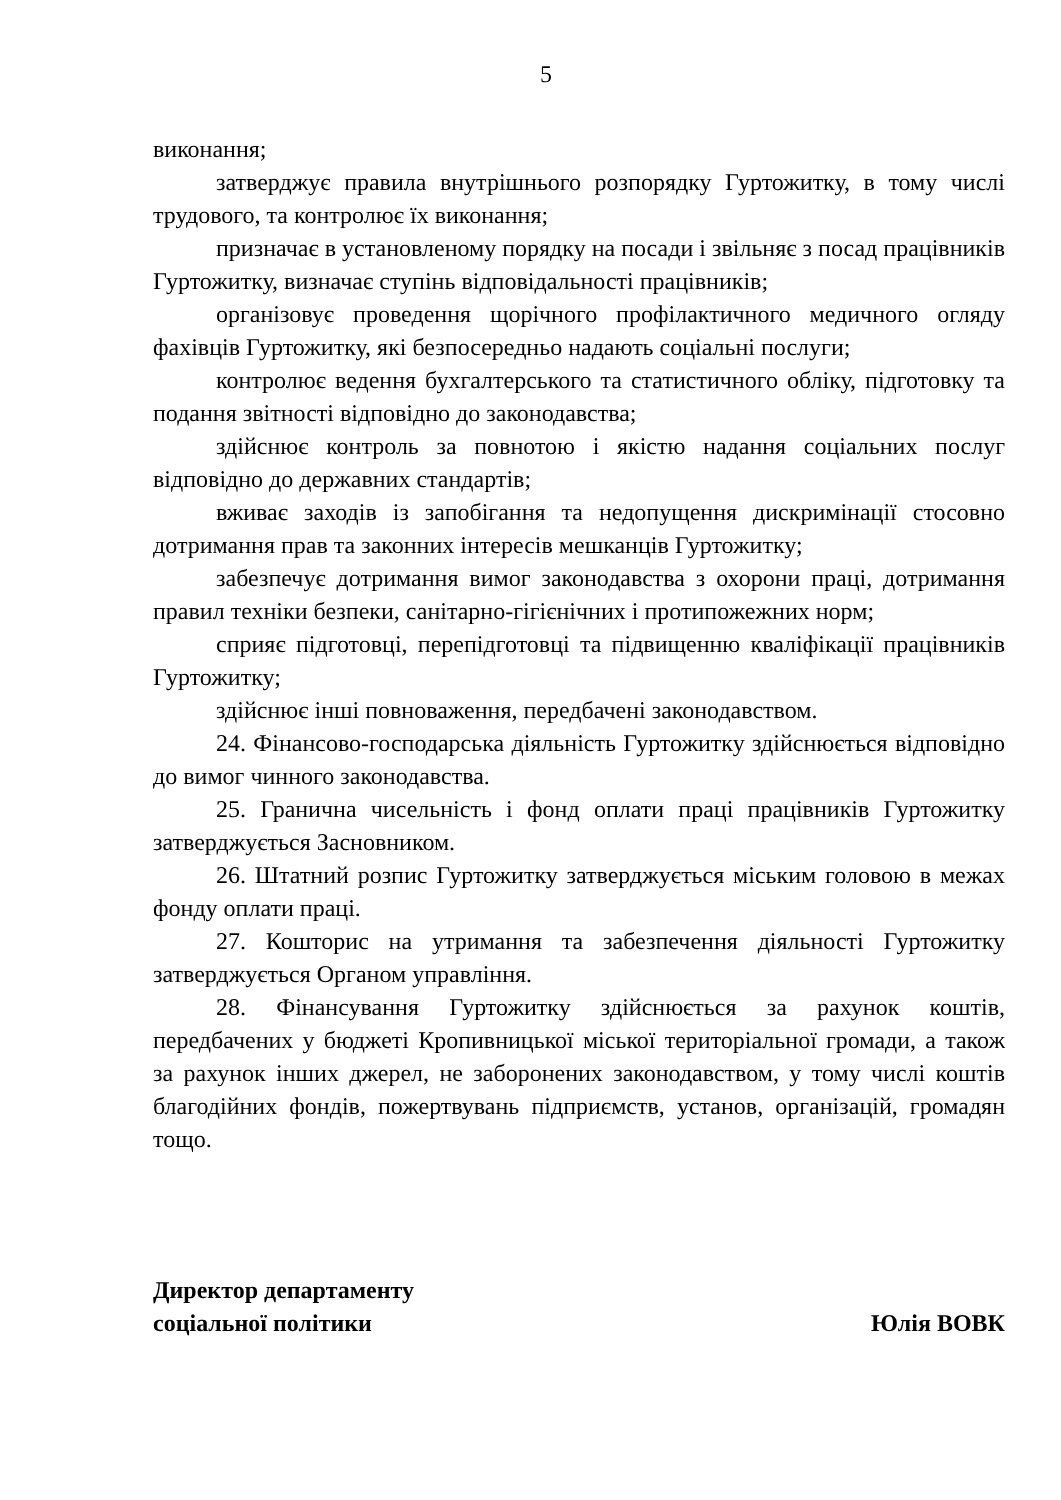5
виконання;
затверджує правила внутрішнього розпорядку Гуртожитку, в тому числі трудового, та контролює їх виконання;
призначає в установленому порядку на посади і звільняє з посад працівників Гуртожитку, визначає ступінь відповідальності працівників;
організовує проведення щорічного профілактичного медичного огляду фахівців Гуртожитку, які безпосередньо надають соціальні послуги;
контролює ведення бухгалтерського та статистичного обліку, підготовку та подання звітності відповідно до законодавства;
здійснює контроль за повнотою і якістю надання соціальних послуг відповідно до державних стандартів;
вживає заходів із запобігання та недопущення дискримінації стосовно дотримання прав та законних інтересів мешканців Гуртожитку;
забезпечує дотримання вимог законодавства з охорони праці, дотримання правил техніки безпеки, санітарно-гігієнічних і протипожежних норм;
сприяє підготовці, перепідготовці та підвищенню кваліфікації працівників Гуртожитку;
здійснює інші повноваження, передбачені законодавством.
24. Фінансово-господарська діяльність Гуртожитку здійснюється відповідно до вимог чинного законодавства.
25. Гранична чисельність і фонд оплати праці працівників Гуртожитку затверджується Засновником.
26. Штатний розпис Гуртожитку затверджується міським головою в межах фонду оплати праці.
27. Кошторис на утримання та забезпечення діяльності Гуртожитку затверджується Органом управління.
28. Фінансування Гуртожитку здійснюється за рахунок коштів, передбачених у бюджеті Кропивницької міської територіальної громади, а також за рахунок інших джерел, не заборонених законодавством, у тому числі коштів благодійних фондів, пожертвувань підприємств, установ, організацій, громадян тощо.
Директор департаменту
соціальної політики
Юлія ВОВК